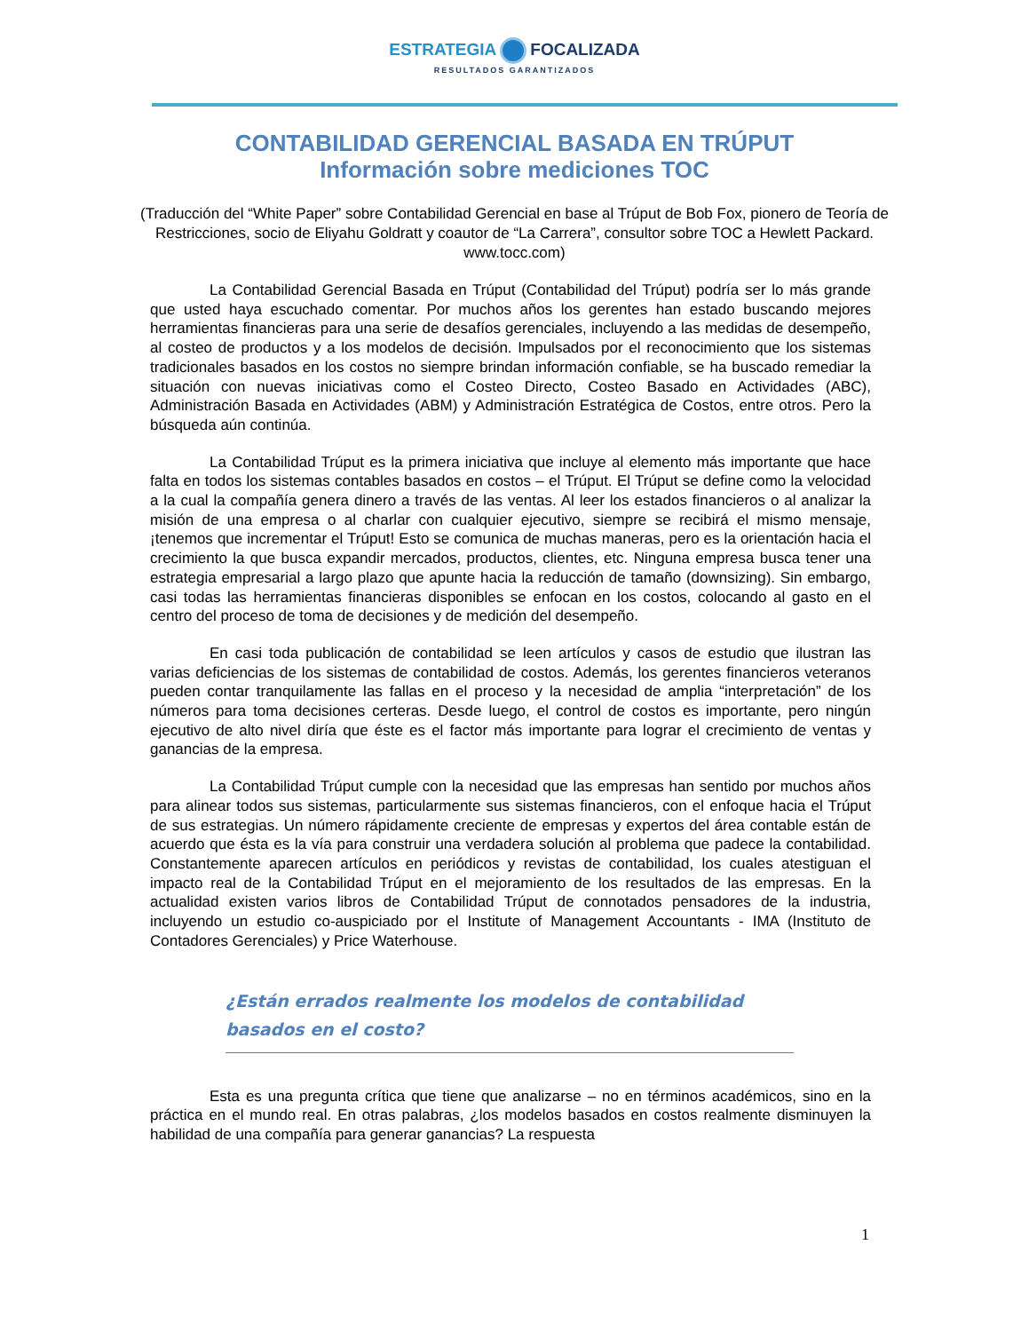ESTRATEGIA FOCALIZADA
RESULTADOS GARANTIZADOS
CONTABILIDAD GERENCIAL BASADA EN TRÚPUT
Información sobre mediciones TOC
(Traducción del “White Paper” sobre Contabilidad Gerencial en base al Trúput de Bob Fox, pionero de Teoría de Restricciones, socio de Eliyahu Goldratt y coautor de “La Carrera”, consultor sobre TOC a Hewlett Packard. www.tocc.com)
La Contabilidad Gerencial Basada en Trúput (Contabilidad del Trúput) podría ser lo más grande que usted haya escuchado comentar. Por muchos años los gerentes han estado buscando mejores herramientas financieras para una serie de desafíos gerenciales, incluyendo a las medidas de desempeño, al costeo de productos y a los modelos de decisión. Impulsados por el reconocimiento que los sistemas tradicionales basados en los costos no siempre brindan información confiable, se ha buscado remediar la situación con nuevas iniciativas como el Costeo Directo, Costeo Basado en Actividades (ABC), Administración Basada en Actividades (ABM) y Administración Estratégica de Costos, entre otros. Pero la búsqueda aún continúa.
La Contabilidad Trúput es la primera iniciativa que incluye al elemento más importante que hace falta en todos los sistemas contables basados en costos – el Trúput. El Trúput se define como la velocidad a la cual la compañía genera dinero a través de las ventas. Al leer los estados financieros o al analizar la misión de una empresa o al charlar con cualquier ejecutivo, siempre se recibirá el mismo mensaje, ¡tenemos que incrementar el Trúput! Esto se comunica de muchas maneras, pero es la orientación hacia el crecimiento la que busca expandir mercados, productos, clientes, etc. Ninguna empresa busca tener una estrategia empresarial a largo plazo que apunte hacia la reducción de tamaño (downsizing). Sin embargo, casi todas las herramientas financieras disponibles se enfocan en los costos, colocando al gasto en el centro del proceso de toma de decisiones y de medición del desempeño.
En casi toda publicación de contabilidad se leen artículos y casos de estudio que ilustran las varias deficiencias de los sistemas de contabilidad de costos. Además, los gerentes financieros veteranos pueden contar tranquilamente las fallas en el proceso y la necesidad de amplia “interpretación” de los números para toma decisiones certeras. Desde luego, el control de costos es importante, pero ningún ejecutivo de alto nivel diría que éste es el factor más importante para lograr el crecimiento de ventas y ganancias de la empresa.
La Contabilidad Trúput cumple con la necesidad que las empresas han sentido por muchos años para alinear todos sus sistemas, particularmente sus sistemas financieros, con el enfoque hacia el Trúput de sus estrategias. Un número rápidamente creciente de empresas y expertos del área contable están de acuerdo que ésta es la vía para construir una verdadera solución al problema que padece la contabilidad. Constantemente aparecen artículos en periódicos y revistas de contabilidad, los cuales atestiguan el impacto real de la Contabilidad Trúput en el mejoramiento de los resultados de las empresas. En la actualidad existen varios libros de Contabilidad Trúput de connotados pensadores de la industria, incluyendo un estudio co-auspiciado por el Institute of Management Accountants - IMA (Instituto de Contadores Gerenciales) y Price Waterhouse.
¿Están errados realmente los modelos de contabilidad basados en el costo?
Esta es una pregunta crítica que tiene que analizarse – no en términos académicos, sino en la práctica en el mundo real. En otras palabras, ¿los modelos basados en costos realmente disminuyen la habilidad de una compañía para generar ganancias? La respuesta
1